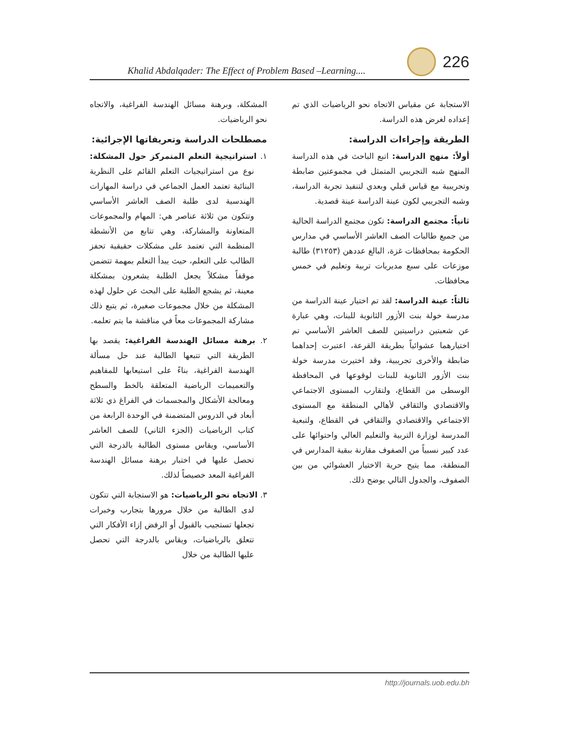Khalid Abdalqader: The Effect of Problem Based –Learning.... 226
المشكلة، وبرهنة مسائل الهندسة الفراغية، والاتجاه نحو الرياضيات.
مصطلحات الدراسة وتعريفاتها الإجرائية:
١. استراتيجية التعلم المتمركز حول المشكلة: نوع من استراتيجيات التعلم القائم على النظرية البنائية تعتمد العمل الجماعي في دراسة المهارات الهندسية لدى طلبة الصف العاشر الأساسي وتتكون من ثلاثة عناصر هي: المهام والمجموعات المتعاونة والمشاركة، وهي تتابع من الأنشطة المنظمة التي تعتمد على مشكلات حقيقية تحفز الطالب على التعلم، حيث يبدأ التعلم بمهمة تتضمن موقفاً مشكلاً يجعل الطلبة يشعرون بمشكلة معينة، ثم يشجع الطلبة على البحث عن حلول لهذه المشكلة من خلال مجموعات صغيرة، ثم يتبع ذلك مشاركة المجموعات معاً في مناقشة ما يتم تعلمه.
٢. برهنة مسائل الهندسة الفراغية: يقصد بها الطريقة التي تتبعها الطالبة عند حل مسألة الهندسة الفراغية، بناءً على استيعابها للمفاهيم والتعميمات الرياضية المتعلقة بالخط والسطح ومعالجة الأشكال والمجسمات في الفراغ ذي ثلاثة أبعاد في الدروس المتضمنة في الوحدة الرابعة من كتاب الرياضيات (الجزء الثاني) للصف العاشر الأساسي، ويقاس مستوى الطالبة بالدرجة التي تحصل عليها في اختبار برهنة مسائل الهندسة الفراغية المعد خصيصاً لذلك.
٣. الاتجاه نحو الرياضيات: هو الاستجابة التي تتكون لدى الطالبة من خلال مرورها بتجارب وخبرات تجعلها تستجيب بالقبول أو الرفض إزاء الأفكار التي تتعلق بالرياضيات، ويقاس بالدرجة التي تحصل عليها الطالبة من خلال
الاستجابة عن مقياس الاتجاه نحو الرياضيات الذي تم إعداده لغرض هذه الدراسة.
الطريقة وإجراءات الدراسة:
أولاً: منهج الدراسة: اتبع الباحث في هذه الدراسة المنهج شبه التجريبي المتمثل في مجموعتين ضابطة وتجريبية مع قياس قبلي وبعدي لتنفيذ تجربة الدراسة، وشبه التجريبي لكون عينة الدراسة عينة قصدية.
ثانياً: مجتمع الدراسة: تكون مجتمع الدراسة الحالية من جميع طالبات الصف العاشر الأساسي في مدارس الحكومة بمحافظات غزة، البالغ عددهن (٣١٢٥٣) طالبة موزعات على سبع مديريات تربية وتعليم في خمس محافظات.
ثالثاً: عينة الدراسة: لقد تم اختيار عينة الدراسة من مدرسة خولة بنت الأزور الثانوية للبنات، وهي عبارة عن شعبتين دراسيتين للصف العاشر الأساسي تم اختيارهما عشوائياً بطريقة القرعة، اعتبرت إحداهما ضابطة والأخرى تجريبية، وقد اختيرت مدرسة خولة بنت الأزور الثانوية للبنات لوقوعها في المحافظة الوسطى من القطاع، ولتقارب المستوى الاجتماعي والاقتصادي والثقافي لأهالي المنطقة مع المستوى الاجتماعي والاقتصادي والثقافي في القطاع، ولتبعية المدرسة لوزارة التربية والتعليم العالي واحتوائها على عدد كبير نسبياً من الصفوف مقارنة ببقية المدارس في المنطقة، مما يتيح حرية الاختيار العشوائي من بين الصفوف، والجدول التالي يوضح ذلك.
http://journals.uob.edu.bh